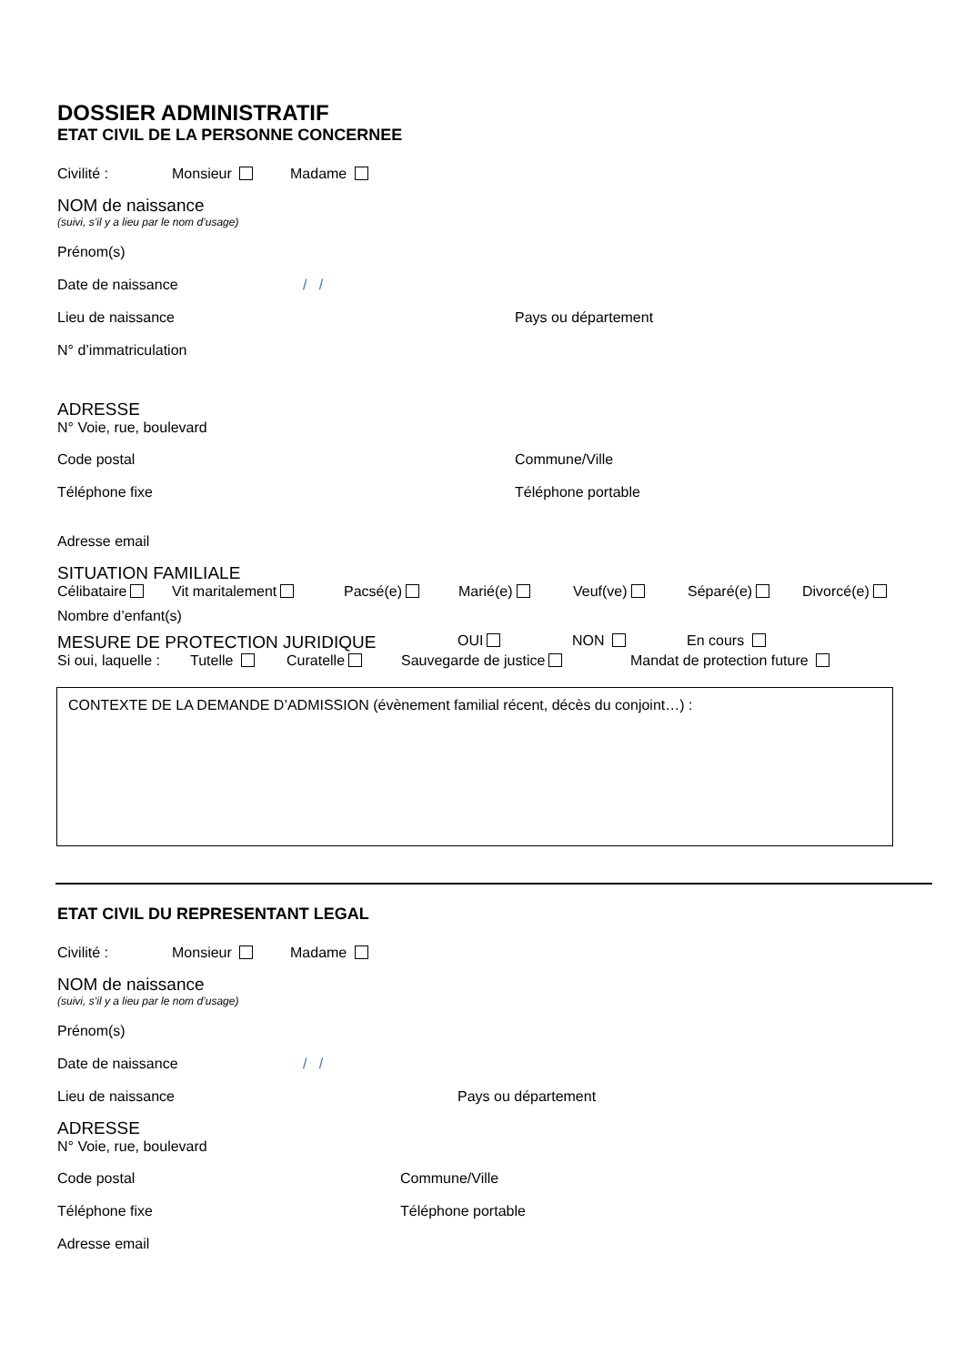DOSSIER ADMINISTRATIF
ETAT CIVIL DE LA PERSONNE CONCERNEE
Civilité : Monsieur Madame
NOM de naissance
(suivi, s’il y a lieu par le nom d’usage)
Prénom(s)
Date de naissance / /
Lieu de naissance Pays ou département
N° d’immatriculation
ADRESSE
N° Voie, rue, boulevard
Code postal Commune/Ville
Téléphone fixe Téléphone portable
Adresse email
SITUATION FAMILIALE
Célibataire Vit maritalement Pacsé(e) Marié(e) Veuf(ve) Séparé(e) Divorcé(e)
Nombre d’enfant(s)
MESURE DE PROTECTION JURIDIQUE OUI NON En cours
Si oui, laquelle : Tutelle Curatelle Sauvegarde de justice Mandat de protection future
CONTEXTE DE LA DEMANDE D’ADMISSION (évènement familial récent, décès du conjoint…) :
ETAT CIVIL DU REPRESENTANT LEGAL
Civilité : Monsieur Madame
NOM de naissance
(suivi, s’il y a lieu par le nom d’usage)
Prénom(s)
Date de naissance / /
Lieu de naissance Pays ou département
ADRESSE
N° Voie, rue, boulevard
Code postal Commune/Ville
Téléphone fixe Téléphone portable
Adresse email